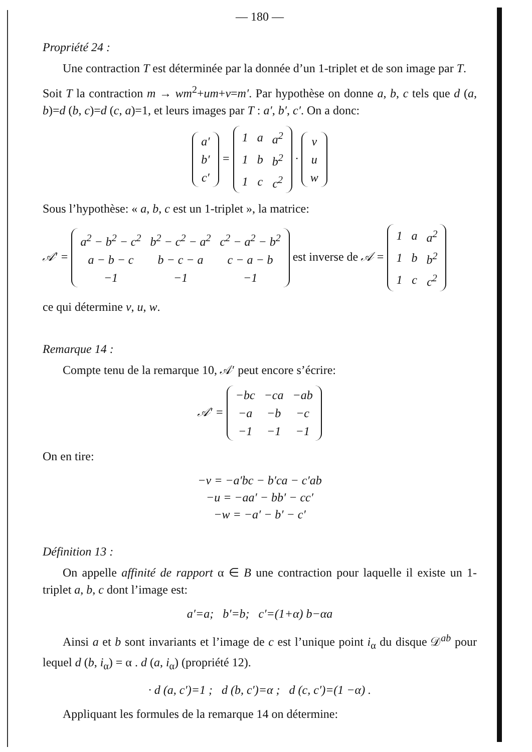— 180 —
Propriété 24 :
Une contraction T est déterminée par la donnée d’un 1-triplet et de son image par T.
Soit T la contraction m → wm<sup>2</sup>+um+v=m′. Par hypothèse on donne a, b, c tels que d (a, b)=d (b, c)=d (c, a)=1, et leurs images par T : a′, b′, c′. On a donc:
| a′ |
| b′ |
| c′ |
=
| 1 | a | a<sup>2</sup> |
| 1 | b | b<sup>2</sup> |
| 1 | c | c<sup>2</sup> |
·
| v |
| u |
| w |
Sous l’hypothèse: « a, b, c est un 1-triplet », la matrice:
𝒜′ =
| a<sup>2</sup> − b<sup>2</sup> − c<sup>2</sup> | b<sup>2</sup> − c<sup>2</sup> − a<sup>2</sup> | c<sup>2</sup> − a<sup>2</sup> − b<sup>2</sup> |
| a − b − c | b − c − a | c − a − b |
| −1 | −1 | −1 |
est inverse de 𝒜 =
| 1 | a | a<sup>2</sup> |
| 1 | b | b<sup>2</sup> |
| 1 | c | c<sup>2</sup> |
ce qui détermine v, u, w.
Remarque 14 :
Compte tenu de la remarque 10, 𝒜′ peut encore s’écrire:
𝒜′ =
| −bc | −ca | −ab |
| −a | −b | −c |
| −1 | −1 | −1 |
On en tire:
−v = −a′bc − b′ca − c′ab
−u = −aa′ − bb′ − cc′
−w = −a′ − b′ − c′
Définition 13 :
On appelle affinité de rapport α ∈ B une contraction pour laquelle il existe un 1-triplet a, b, c dont l’image est:
a′=a; b′=b; c′=(1+α) b−αa
Ainsi a et b sont invariants et l’image de c est l’unique point i<sub>α</sub> du disque 𝒟<sup>ab</sup> pour lequel d (b, i<sub>α</sub>) = α . d (a, i<sub>α</sub>) (propriété 12).
· d (a, c′)=1 ; d (b, c′)=α ; d (c, c′)=(1 −α) .
Appliquant les formules de la remarque 14 on détermine: